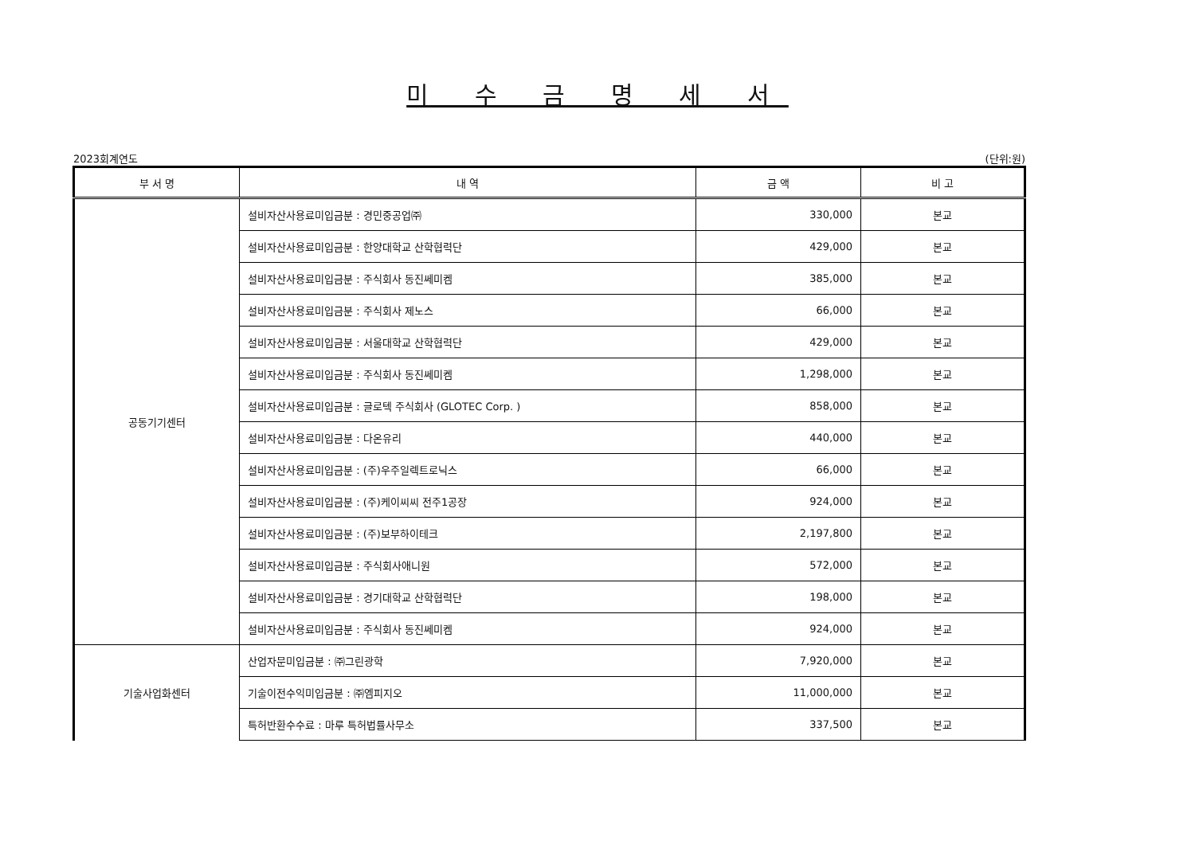미 수 금 명 세 서
2023회계연도 (단위:원)
| 부 서 명 | 내 역 | 금 액 | 비 고 |
| --- | --- | --- | --- |
| 공동기기센터 | 설비자산사용료미입금분 : 경민중공업㈜ | 330,000 | 본교 |
| | 설비자산사용료미입금분 : 한양대학교 산학협력단 | 429,000 | 본교 |
| | 설비자산사용료미입금분 : 주식회사 동진쎄미켐 | 385,000 | 본교 |
| | 설비자산사용료미입금분 : 주식회사 제노스 | 66,000 | 본교 |
| | 설비자산사용료미입금분 : 서울대학교 산학협력단 | 429,000 | 본교 |
| | 설비자산사용료미입금분 : 주식회사 동진쎄미켐 | 1,298,000 | 본교 |
| | 설비자산사용료미입금분 : 글로텍 주식회사 (GLOTEC Corp. ) | 858,000 | 본교 |
| | 설비자산사용료미입금분 : 다온유리 | 440,000 | 본교 |
| | 설비자산사용료미입금분 : (주)우주일렉트로닉스 | 66,000 | 본교 |
| | 설비자산사용료미입금분 : (주)케이씨씨 전주1공장 | 924,000 | 본교 |
| | 설비자산사용료미입금분 : (주)보부하이테크 | 2,197,800 | 본교 |
| | 설비자산사용료미입금분 : 주식회사애니원 | 572,000 | 본교 |
| | 설비자산사용료미입금분 : 경기대학교 산학협력단 | 198,000 | 본교 |
| | 설비자산사용료미입금분 : 주식회사 동진쎄미켐 | 924,000 | 본교 |
| 기술사업화센터 | 산업자문미입금분 : ㈜그린광학 | 7,920,000 | 본교 |
| | 기술이전수익미입금분 : ㈜엠피지오 | 11,000,000 | 본교 |
| | 특허반환수수료 : 마루 특허법률사무소 | 337,500 | 본교 |